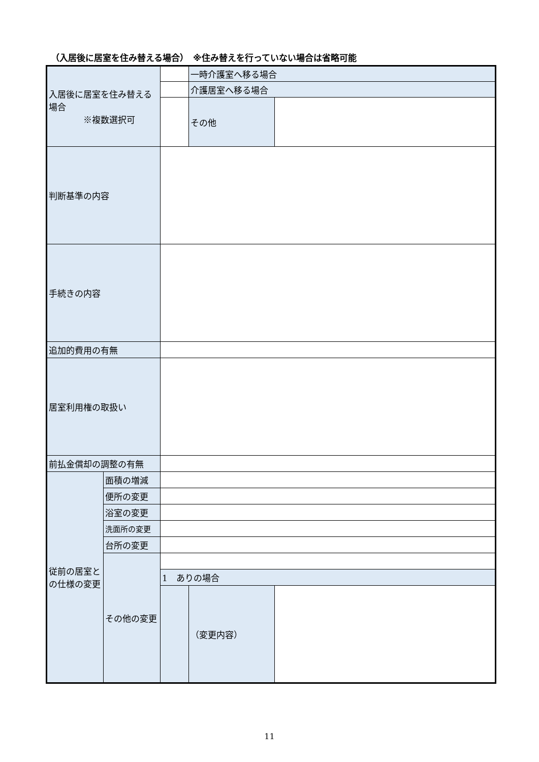（入居後に居室を住み替える場合）　※住み替えを行っていない場合は省略可能
| 入居後に居室を住み替える場合 ※複数選択可 | | | 一時介護室へ移る場合 | |
| | | | 介護居室へ移る場合 | |
| | | | その他 | |
| 判断基準の内容 | | | | |
| 手続きの内容 | | | | |
| 追加的費用の有無 | | | | |
| 居室利用権の取扱い | | | | |
| 前払金償却の調整の有無 | | | | |
| 従前の居室との仕様の変更 | 面積の増減 | | | |
| | 便所の変更 | | | |
| | 浴室の変更 | | | |
| | 洗面所の変更 | | | |
| | 台所の変更 | | | |
| | その他の変更 | | | |
| | | 1 ありの場合 | | |
| | | | （変更内容） | |
11